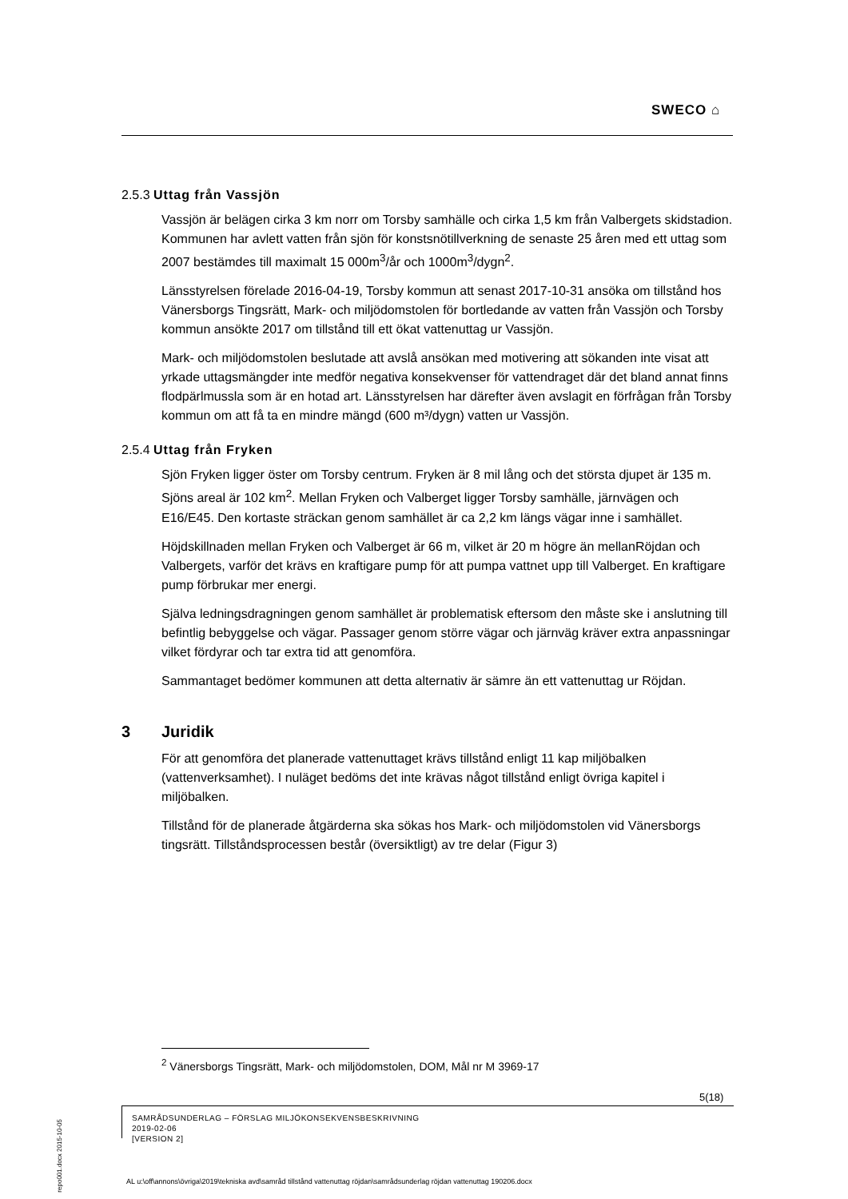SWECO ⌂
2.5.3 Uttag från Vassjön
Vassjön är belägen cirka 3 km norr om Torsby samhälle och cirka 1,5 km från Valbergets skidstadion. Kommunen har avlett vatten från sjön för konstsnötillverkning de senaste 25 åren med ett uttag som 2007 bestämdes till maximalt 15 000m<sup>3</sup>/år och 1000m<sup>3</sup>/dygn<sup>2</sup>.
Länsstyrelsen förelade 2016-04-19, Torsby kommun att senast 2017-10-31 ansöka om tillstånd hos Vänersborgs Tingsrätt, Mark- och miljödomstolen för bortledande av vatten från Vassjön och Torsby kommun ansökte 2017 om tillstånd till ett ökat vattenuttag ur Vassjön.
Mark- och miljödomstolen beslutade att avslå ansökan med motivering att sökanden inte visat att yrkade uttagsmängder inte medför negativa konsekvenser för vattendraget där det bland annat finns flodpärlmussla som är en hotad art. Länsstyrelsen har därefter även avslagit en förfrågan från Torsby kommun om att få ta en mindre mängd (600 m³/dygn) vatten ur Vassjön.
2.5.4 Uttag från Fryken
Sjön Fryken ligger öster om Torsby centrum. Fryken är 8 mil lång och det största djupet är 135 m. Sjöns areal är 102 km<sup>2</sup>. Mellan Fryken och Valberget ligger Torsby samhälle, järnvägen och E16/E45. Den kortaste sträckan genom samhället är ca 2,2 km längs vägar inne i samhället.
Höjdskillnaden mellan Fryken och Valberget är 66 m, vilket är 20 m högre än mellanRöjdan och Valbergets, varför det krävs en kraftigare pump för att pumpa vattnet upp till Valberget. En kraftigare pump förbrukar mer energi.
Själva ledningsdragningen genom samhället är problematisk eftersom den måste ske i anslutning till befintlig bebyggelse och vägar. Passager genom större vägar och järnväg kräver extra anpassningar vilket fördyrar och tar extra tid att genomföra.
Sammantaget bedömer kommunen att detta alternativ är sämre än ett vattenuttag ur Röjdan.
3 Juridik
För att genomföra det planerade vattenuttaget krävs tillstånd enligt 11 kap miljöbalken (vattenverksamhet). I nuläget bedöms det inte krävas något tillstånd enligt övriga kapitel i miljöbalken.
Tillstånd för de planerade åtgärderna ska sökas hos Mark- och miljödomstolen vid Vänersborgs tingsrätt. Tillståndsprocessen består (översiktligt) av tre delar (Figur 3)
<sup>2</sup> Vänersborgs Tingsrätt, Mark- och miljödomstolen, DOM, Mål nr M 3969-17
5(18)
SAMRÅDSUNDERLAG – FÖRSLAG MILJÖKONSEKVENSBESKRIVNING
2019-02-06
[VERSION 2]
repo001.docx 2015-10-05
AL u:\off\annons\övriga\2019\tekniska avd\samråd tillstånd vattenuttag röjdan\samrådsunderlag röjdan vattenuttag 190206.docx